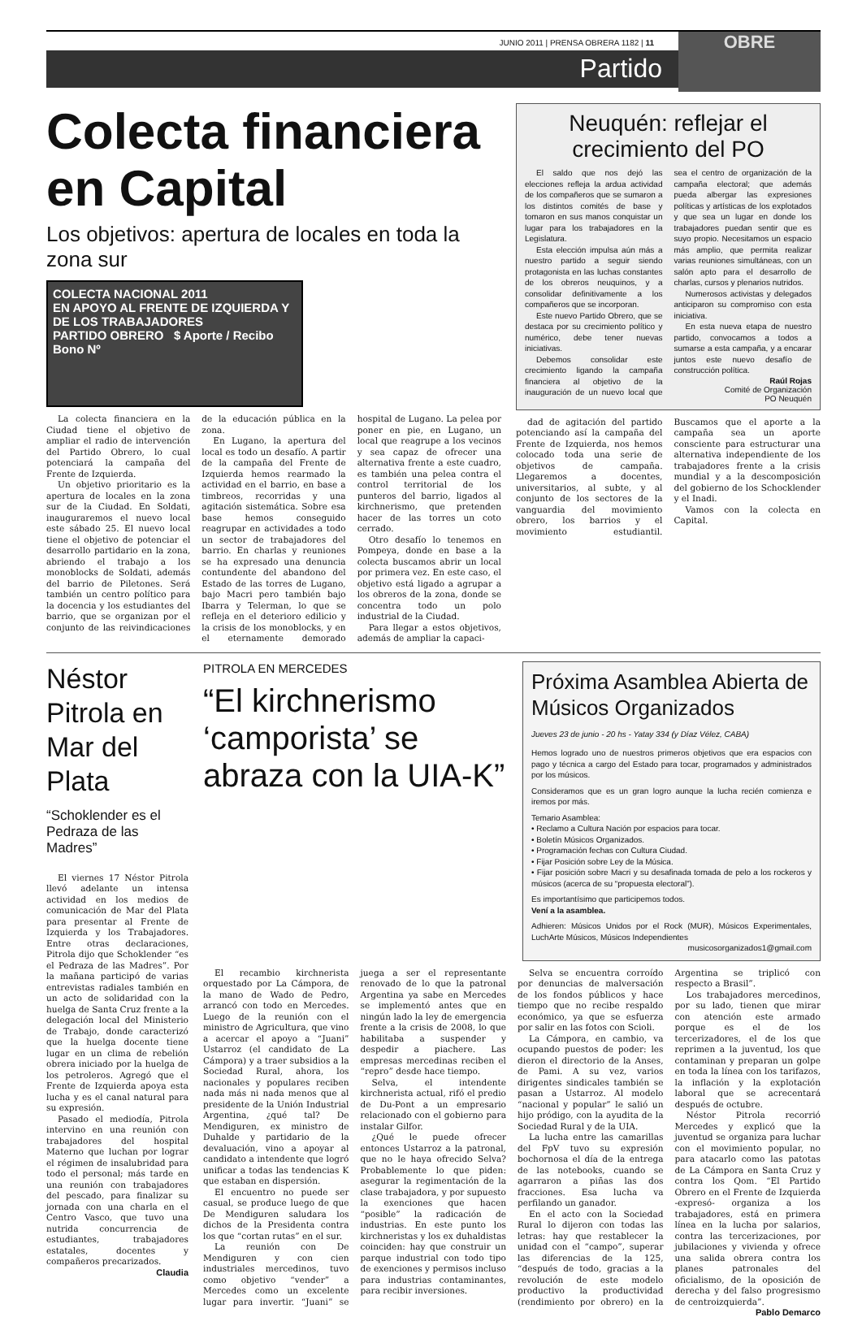JUNIO 2011 | PRENSA OBRERA 1182 | 11
Partido
OBRE
Colecta financiera en Capital
Los objetivos: apertura de locales en toda la zona sur
COLECTA NACIONAL 2011
EN APOYO AL FRENTE DE IZQUIERDA Y DE LOS TRABAJADORES
PARTIDO OBRERO $ Aporte / Recibo Bono Nº
La colecta financiera en la Ciudad tiene el objetivo de ampliar el radio de intervención del Partido Obrero, lo cual potenciará la campaña del Frente de Izquierda.
Un objetivo prioritario es la apertura de locales en la zona sur de la Ciudad. En Soldati, inauguraremos el nuevo local este sábado 25. El nuevo local tiene el objetivo de potenciar el desarrollo partidario en la zona, abriendo el trabajo a los monoblocks de Soldati, además del barrio de Piletones. Será también un centro político para la docencia y los estudiantes del barrio, que se organizan por el conjunto de las reivindicaciones de la educación pública en la zona.
En Lugano, la apertura del local es todo un desafío. A partir de la campaña del Frente de Izquierda hemos rearmado la actividad en el barrio, en base a timbreos, recorridas y una agitación sistemática. Sobre esa base hemos conseguido reagrupar en actividades a todo un sector de trabajadores del barrio. En charlas y reuniones se ha expresado una denuncia contundente del abandono del Estado de las torres de Lugano, bajo Macri pero también bajo Ibarra y Telerman, lo que se refleja en el deterioro edilicio y la crisis de los monoblocks, y en el eternamente demorado hospital de Lugano. La pelea por poner en pie, en Lugano, un local que reagrupe a los vecinos y sea capaz de ofrecer una alternativa frente a este cuadro, es también una pelea contra el control territorial de los punteros del barrio, ligados al kirchnerismo, que pretenden hacer de las torres un coto cerrado.
Otro desafío lo tenemos en Pompeya, donde en base a la colecta buscamos abrir un local por primera vez. En este caso, el objetivo está ligado a agrupar a los obreros de la zona, donde se concentra todo un polo industrial de la Ciudad.
Para llegar a estos objetivos, además de ampliar la capaci-
Neuquén: reflejar el crecimiento del PO
El saldo que nos dejó las elecciones refleja la ardua actividad de los compañeros que se sumaron a los distintos comités de base y tomaron en sus manos conquistar un lugar para los trabajadores en la Legislatura.
Esta elección impulsa aún más a nuestro partido a seguir siendo protagonista en las luchas constantes de los obreros neuquinos, y a consolidar definitivamente a los compañeros que se incorporan.
Este nuevo Partido Obrero, que se destaca por su crecimiento político y numérico, debe tener nuevas iniciativas.
Debemos consolidar este crecimiento ligando la campaña financiera al objetivo de la inauguración de un nuevo local que sea el centro de organización de la campaña electoral; que además pueda albergar las expresiones políticas y artísticas de los explotados y que sea un lugar en donde los trabajadores puedan sentir que es suyo propio. Necesitamos un espacio más amplio, que permita realizar varias reuniones simultáneas, con un salón apto para el desarrollo de charlas, cursos y plenarios nutridos.
Numerosos activistas y delegados anticiparon su compromiso con esta iniciativa.
En esta nueva etapa de nuestro partido, convocamos a todos a sumarse a esta campaña, y a encarar juntos este nuevo desafío de construcción política.
Raúl Rojas
Comité de Organización
PO Neuquén
dad de agitación del partido potenciando así la campaña del Frente de Izquierda, nos hemos colocado toda una serie de objetivos de campaña. Llegaremos a docentes, universitarios, al subte, y al conjunto de los sectores de la vanguardia del movimiento obrero, los barrios y el movimiento estudiantil. Buscamos que el aporte a la campaña sea un aporte consciente para estructurar una alternativa independiente de los trabajadores frente a la crisis mundial y a la descomposición del gobierno de los Schocklender y el Inadi.
Vamos con la colecta en Capital.
Néstor Pitrola en Mar del Plata
“Schoklender es el Pedraza de las Madres”
El viernes 17 Néstor Pitrola llevó adelante un intensa actividad en los medios de comunicación de Mar del Plata para presentar al Frente de Izquierda y los Trabajadores. Entre otras declaraciones, Pitrola dijo que Schoklender “es el Pedraza de las Madres”. Por la mañana participó de varias entrevistas radiales también en un acto de solidaridad con la huelga de Santa Cruz frente a la delegación local del Ministerio de Trabajo, donde caracterizó que la huelga docente tiene lugar en un clima de rebelión obrera iniciado por la huelga de los petroleros. Agregó que el Frente de Izquierda apoya esta lucha y es el canal natural para su expresión.
Pasado el mediodía, Pitrola intervino en una reunión con trabajadores del hospital Materno que luchan por lograr el régimen de insalubridad para todo el personal; más tarde en una reunión con trabajadores del pescado, para finalizar su jornada con una charla en el Centro Vasco, que tuvo una nutrida concurrencia de estudiantes, trabajadores estatales, docentes y compañeros precarizados.
Claudia
PITROLA EN MERCEDES
“El kirchnerismo ‘camporista’ se abraza con la UIA-K”
Próxima Asamblea Abierta de Músicos Organizados
Jueves 23 de junio - 20 hs - Yatay 334 (y Díaz Vélez, CABA)
Hemos logrado uno de nuestros primeros objetivos que era espacios con pago y técnica a cargo del Estado para tocar, programados y administrados por los músicos.
Consideramos que es un gran logro aunque la lucha recién comienza e iremos por más.
Temario Asamblea:
• Reclamo a Cultura Nación por espacios para tocar.
• Boletín Músicos Organizados.
• Programación fechas con Cultura Ciudad.
• Fijar Posición sobre Ley de la Música.
• Fijar posición sobre Macri y su desafinada tomada de pelo a los rockeros y músicos (acerca de su “propuesta electoral”).
Es importantísimo que participemos todos.
Vení a la asamblea.
Adhieren: Músicos Unidos por el Rock (MUR), Músicos Experimentales, LuchArte Músicos, Músicos Independientes
musicosorganizados1@gmail.com
El recambio kirchnerista orquestado por La Cámpora, de la mano de Wado de Pedro, arrancó con todo en Mercedes. Luego de la reunión con el ministro de Agricultura, que vino a acercar el apoyo a “Juani” Ustarroz (el candidato de La Cámpora) y a traer subsidios a la Sociedad Rural, ahora, los nacionales y populares reciben nada más ni nada menos que al presidente de la Unión Industrial Argentina, ¿qué tal? De Mendiguren, ex ministro de Duhalde y partidario de la devaluación, vino a apoyar al candidato a intendente que logró unificar a todas las tendencias K que estaban en dispersión.
El encuentro no puede ser casual, se produce luego de que De Mendiguren saludara los dichos de la Presidenta contra los que “cortan rutas” en el sur.
La reunión con De Mendiguren y con cien industriales mercedinos, tuvo como objetivo “vender” a Mercedes como un excelente lugar para invertir. “Juani” se juega a ser el representante renovado de lo que la patronal Argentina ya sabe en Mercedes se implementó antes que en ningún lado la ley de emergencia frente a la crisis de 2008, lo que habilitaba a suspender y despedir a piachere. Las empresas mercedinas reciben el “repro” desde hace tiempo.
Selva, el intendente kirchnerista actual, rifó el predio de Du-Pont a un empresario relacionado con el gobierno para instalar Gilfor.
¿Qué le puede ofrecer entonces Ustarroz a la patronal, que no le haya ofrecido Selva? Probablemente lo que piden: asegurar la regimentación de la clase trabajadora, y por supuesto la exenciones que hacen “posible” la radicación de industrias. En este punto los kirchneristas y los ex duhaldistas coinciden: hay que construir un parque industrial con todo tipo de exenciones y permisos incluso para industrias contaminantes, para recibir inversiones.
Selva se encuentra corroído por denuncias de malversación de los fondos públicos y hace tiempo que no recibe respaldo económico, ya que se esfuerza por salir en las fotos con Scioli.
La Cámpora, en cambio, va ocupando puestos de poder: les dieron el directorio de la Anses, de Pami. A su vez, varios dirigentes sindicales también se pasan a Ustarroz. Al modelo “nacional y popular” le salió un hijo pródigo, con la ayudita de la Sociedad Rural y de la UIA.
La lucha entre las camarillas del FpV tuvo su expresión bochornosa el día de la entrega de las notebooks, cuando se agarraron a piñas las dos fracciones. Esa lucha va perfilando un ganador.
En el acto con la Sociedad Rural lo dijeron con todas las letras: hay que restablecer la unidad con el “campo”, superar las diferencias de la 125, “después de todo, gracias a la revolución de este modelo productivo la productividad (rendimiento por obrero) en la Argentina se triplicó con respecto a Brasil”.
Los trabajadores mercedinos, por su lado, tienen que mirar con atención este armado porque es el de los tercerizadores, el de los que reprimen a la juventud, los que contaminan y preparan un golpe en toda la línea con los tarifazos, la inflación y la explotación laboral que se acrecentará después de octubre.
Néstor Pitrola recorrió Mercedes y explicó que la juventud se organiza para luchar con el movimiento popular, no para atacarlo como las patotas de La Cámpora en Santa Cruz y contra los Qom. “El Partido Obrero en el Frente de Izquierda -expresó- organiza a los trabajadores, está en primera línea en la lucha por salarios, contra las tercerizaciones, por jubilaciones y vivienda y ofrece una salida obrera contra los planes patronales del oficialismo, de la oposición de derecha y del falso progresismo de centroizquierda”.
Pablo Demarco